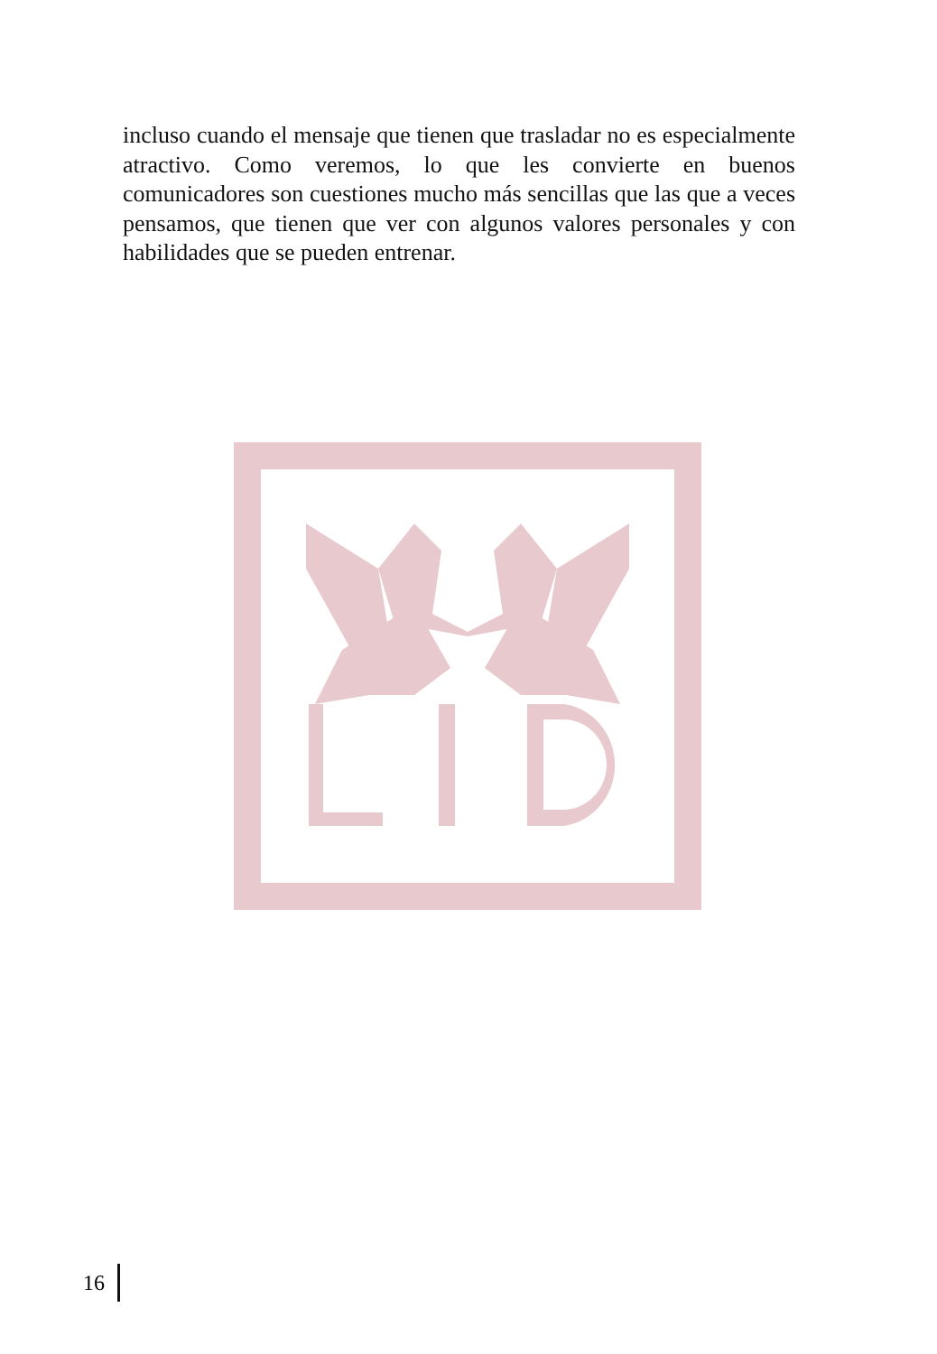incluso cuando el mensaje que tienen que trasladar no es especial­mente atractivo. Como veremos, lo que les convierte en buenos comunicadores son cuestiones mucho más sencillas que las que a veces pensamos, que tienen que ver con algunos valores personales y con habilidades que se pueden entrenar.
16